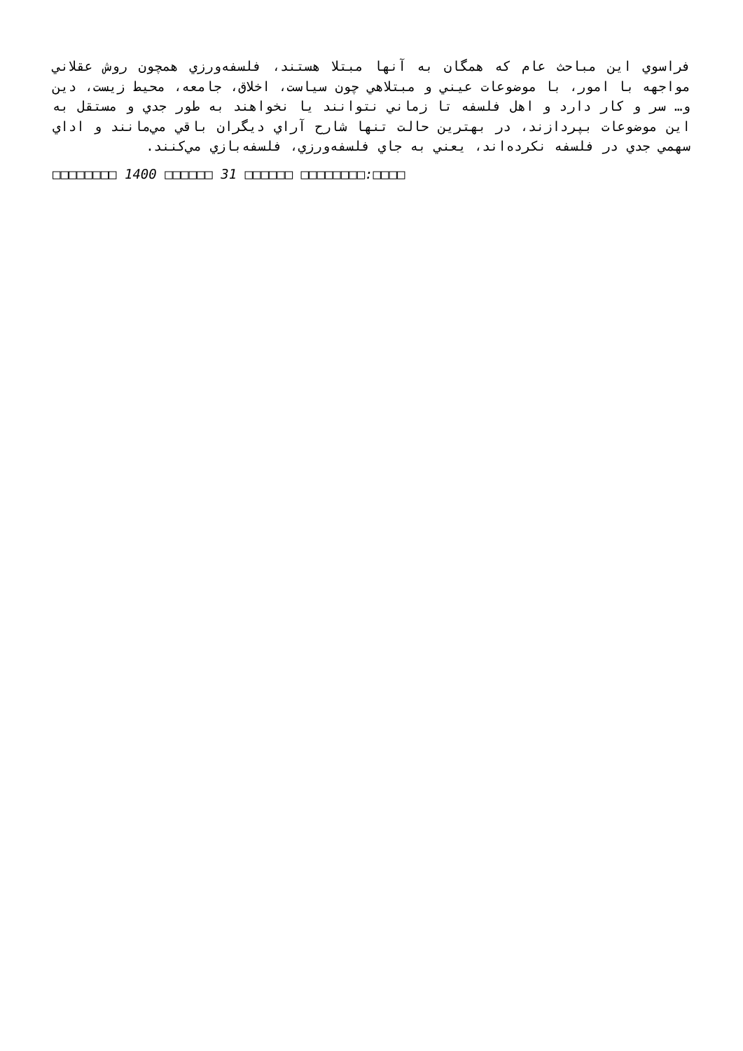فراسوي اين مباحث عام كه همگان به آنها مبتلا هستند، فلسفه‌ورزي همچون روش عقلاني مواجهه با امور، با موضوعات عيني و مبتلاهي چون سياست، اخلاق، جامعه، محيط زيست، دين و… سر و كار دارد و اهل فلسفه تا زماني نتوانند يا نخواهند به طور جدي و مستقل به اين موضوعات بپردازند، در بهترين حالت تنها شارح آراي ديگران باقي مي‌مانند و اداي سهمي جدي در فلسفه نكرده‌اند، يعني به جاي فلسفه‌ورزي، فلسفه‌بازي مي‌كنند.
□□□□□□□□ 1400 □□□□□□ 31 □□□□□□ □□□□□□□□:□□□□